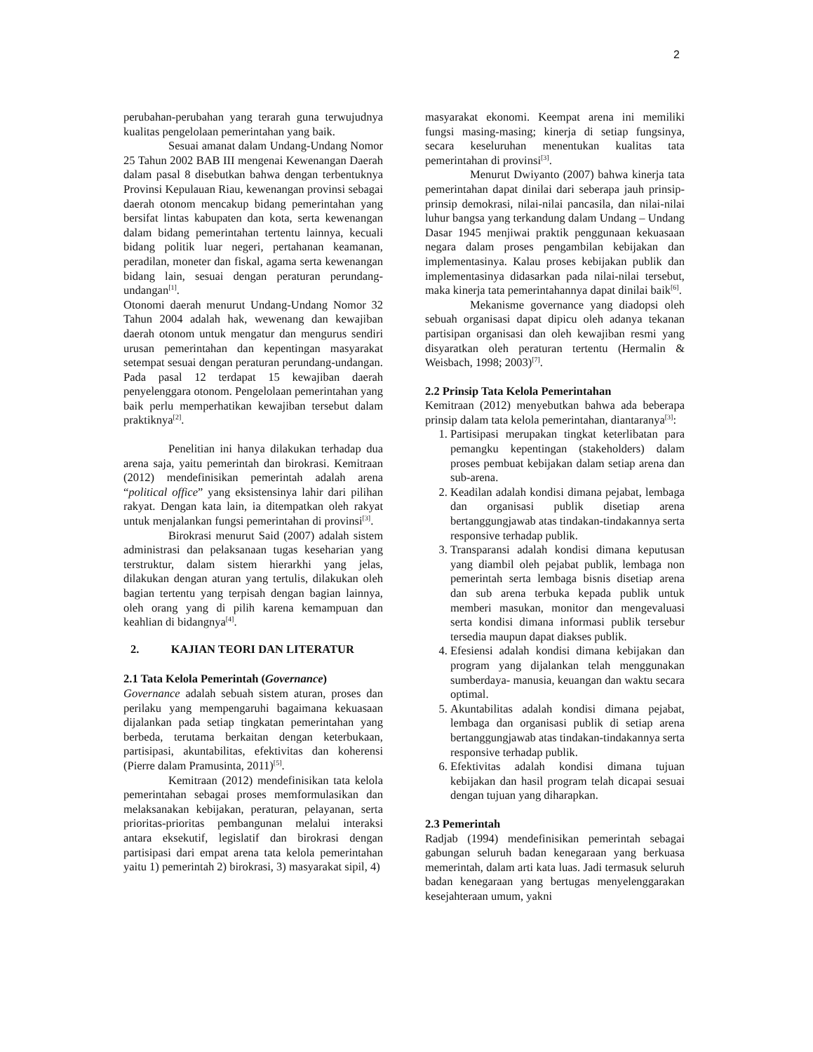2
perubahan-perubahan yang terarah guna terwujudnya kualitas pengelolaan pemerintahan yang baik.
Sesuai amanat dalam Undang-Undang Nomor 25 Tahun 2002 BAB III mengenai Kewenangan Daerah dalam pasal 8 disebutkan bahwa dengan terbentuknya Provinsi Kepulauan Riau, kewenangan provinsi sebagai daerah otonom mencakup bidang pemerintahan yang bersifat lintas kabupaten dan kota, serta kewenangan dalam bidang pemerintahan tertentu lainnya, kecuali bidang politik luar negeri, pertahanan keamanan, peradilan, moneter dan fiskal, agama serta kewenangan bidang lain, sesuai dengan peraturan perundang-undangan<sup>[1]</sup>.
Otonomi daerah menurut Undang-Undang Nomor 32 Tahun 2004 adalah hak, wewenang dan kewajiban daerah otonom untuk mengatur dan mengurus sendiri urusan pemerintahan dan kepentingan masyarakat setempat sesuai dengan peraturan perundang-undangan. Pada pasal 12 terdapat 15 kewajiban daerah penyelenggara otonom. Pengelolaan pemerintahan yang baik perlu memperhatikan kewajiban tersebut dalam praktiknya<sup>[2]</sup>.
Penelitian ini hanya dilakukan terhadap dua arena saja, yaitu pemerintah dan birokrasi. Kemitraan (2012) mendefinisikan pemerintah adalah arena “political office” yang eksistensinya lahir dari pilihan rakyat. Dengan kata lain, ia ditempatkan oleh rakyat untuk menjalankan fungsi pemerintahan di provinsi<sup>[3]</sup>.
Birokrasi menurut Said (2007) adalah sistem administrasi dan pelaksanaan tugas keseharian yang terstruktur, dalam sistem hierarkhi yang jelas, dilakukan dengan aturan yang tertulis, dilakukan oleh bagian tertentu yang terpisah dengan bagian lainnya, oleh orang yang di pilih karena kemampuan dan keahlian di bidangnya<sup>[4]</sup>.
2. KAJIAN TEORI DAN LITERATUR
2.1 Tata Kelola Pemerintah (Governance)
Governance adalah sebuah sistem aturan, proses dan perilaku yang mempengaruhi bagaimana kekuasaan dijalankan pada setiap tingkatan pemerintahan yang berbeda, terutama berkaitan dengan keterbukaan, partisipasi, akuntabilitas, efektivitas dan koherensi (Pierre dalam Pramusinta, 2011)<sup>[5]</sup>.
Kemitraan (2012) mendefinisikan tata kelola pemerintahan sebagai proses memformulasikan dan melaksanakan kebijakan, peraturan, pelayanan, serta prioritas-prioritas pembangunan melalui interaksi antara eksekutif, legislatif dan birokrasi dengan partisipasi dari empat arena tata kelola pemerintahan yaitu 1) pemerintah 2) birokrasi, 3) masyarakat sipil, 4)
masyarakat ekonomi. Keempat arena ini memiliki fungsi masing-masing; kinerja di setiap fungsinya, secara keseluruhan menentukan kualitas tata pemerintahan di provinsi<sup>[3]</sup>.
Menurut Dwiyanto (2007) bahwa kinerja tata pemerintahan dapat dinilai dari seberapa jauh prinsip-prinsip demokrasi, nilai-nilai pancasila, dan nilai-nilai luhur bangsa yang terkandung dalam Undang – Undang Dasar 1945 menjiwai praktik penggunaan kekuasaan negara dalam proses pengambilan kebijakan dan implementasinya. Kalau proses kebijakan publik dan implementasinya didasarkan pada nilai-nilai tersebut, maka kinerja tata pemerintahannya dapat dinilai baik<sup>[6]</sup>.
Mekanisme governance yang diadopsi oleh sebuah organisasi dapat dipicu oleh adanya tekanan partisipan organisasi dan oleh kewajiban resmi yang disyaratkan oleh peraturan tertentu (Hermalin & Weisbach, 1998; 2003)<sup>[7]</sup>.
2.2 Prinsip Tata Kelola Pemerintahan
Kemitraan (2012) menyebutkan bahwa ada beberapa prinsip dalam tata kelola pemerintahan, diantaranya<sup>[3]</sup>:
1. Partisipasi merupakan tingkat keterlibatan para pemangku kepentingan (stakeholders) dalam proses pembuat kebijakan dalam setiap arena dan sub-arena.
2. Keadilan adalah kondisi dimana pejabat, lembaga dan organisasi publik disetiap arena bertanggungjawab atas tindakan-tindakannya serta responsive terhadap publik.
3. Transparansi adalah kondisi dimana keputusan yang diambil oleh pejabat publik, lembaga non pemerintah serta lembaga bisnis disetiap arena dan sub arena terbuka kepada publik untuk memberi masukan, monitor dan mengevaluasi serta kondisi dimana informasi publik tersebur tersedia maupun dapat diakses publik.
4. Efesiensi adalah kondisi dimana kebijakan dan program yang dijalankan telah menggunakan sumberdaya- manusia, keuangan dan waktu secara optimal.
5. Akuntabilitas adalah kondisi dimana pejabat, lembaga dan organisasi publik di setiap arena bertanggungjawab atas tindakan-tindakannya serta responsive terhadap publik.
6. Efektivitas adalah kondisi dimana tujuan kebijakan dan hasil program telah dicapai sesuai dengan tujuan yang diharapkan.
2.3 Pemerintah
Radjab (1994) mendefinisikan pemerintah sebagai gabungan seluruh badan kenegaraan yang berkuasa memerintah, dalam arti kata luas. Jadi termasuk seluruh badan kenegaraan yang bertugas menyelenggarakan kesejahteraan umum, yakni